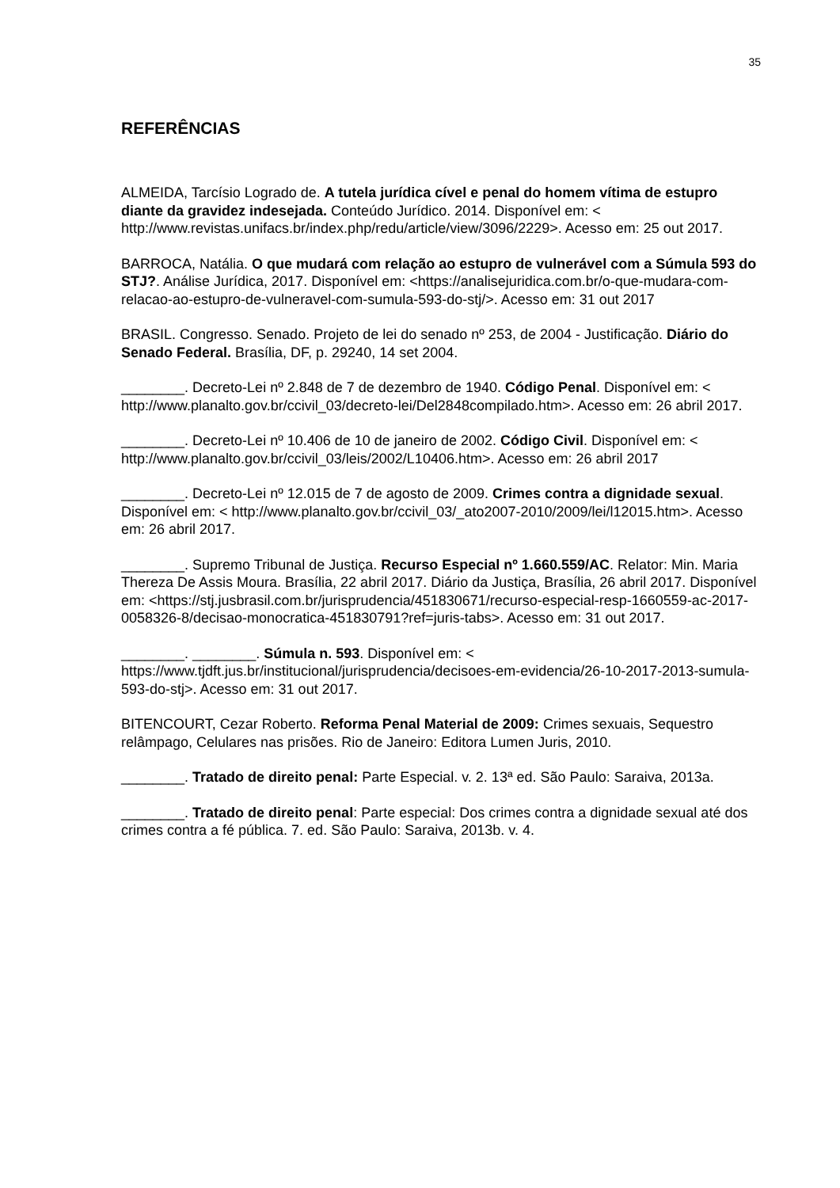35
REFERÊNCIAS
ALMEIDA, Tarcísio Logrado de. A tutela jurídica cível e penal do homem vítima de estupro diante da gravidez indesejada. Conteúdo Jurídico. 2014. Disponível em: < http://www.revistas.unifacs.br/index.php/redu/article/view/3096/2229>. Acesso em: 25 out 2017.
BARROCA, Natália. O que mudará com relação ao estupro de vulnerável com a Súmula 593 do STJ?. Análise Jurídica, 2017. Disponível em: <https://analisejuridica.com.br/o-que-mudara-com-relacao-ao-estupro-de-vulneravel-com-sumula-593-do-stj/>. Acesso em: 31 out 2017
BRASIL. Congresso. Senado. Projeto de lei do senado nº 253, de 2004 - Justificação. Diário do Senado Federal. Brasília, DF, p. 29240, 14 set 2004.
________. Decreto-Lei nº 2.848 de 7 de dezembro de 1940. Código Penal. Disponível em: < http://www.planalto.gov.br/ccivil_03/decreto-lei/Del2848compilado.htm>. Acesso em: 26 abril 2017.
________. Decreto-Lei nº 10.406 de 10 de janeiro de 2002. Código Civil. Disponível em: < http://www.planalto.gov.br/ccivil_03/leis/2002/L10406.htm>. Acesso em: 26 abril 2017
________. Decreto-Lei nº 12.015 de 7 de agosto de 2009. Crimes contra a dignidade sexual. Disponível em: < http://www.planalto.gov.br/ccivil_03/_ato2007-2010/2009/lei/l12015.htm>. Acesso em: 26 abril 2017.
________. Supremo Tribunal de Justiça. Recurso Especial nº 1.660.559/AC. Relator: Min. Maria Thereza De Assis Moura. Brasília, 22 abril 2017. Diário da Justiça, Brasília, 26 abril 2017. Disponível em: <https://stj.jusbrasil.com.br/jurisprudencia/451830671/recurso-especial-resp-1660559-ac-2017-0058326-8/decisao-monocratica-451830791?ref=juris-tabs>. Acesso em: 31 out 2017.
________. ________. Súmula n. 593. Disponível em: < https://www.tjdft.jus.br/institucional/jurisprudencia/decisoes-em-evidencia/26-10-2017-2013-sumula-593-do-stj>. Acesso em: 31 out 2017.
BITENCOURT, Cezar Roberto. Reforma Penal Material de 2009: Crimes sexuais, Sequestro relâmpago, Celulares nas prisões. Rio de Janeiro: Editora Lumen Juris, 2010.
________. Tratado de direito penal: Parte Especial. v. 2. 13ª ed. São Paulo: Saraiva, 2013a.
________. Tratado de direito penal: Parte especial: Dos crimes contra a dignidade sexual até dos crimes contra a fé pública. 7. ed. São Paulo: Saraiva, 2013b. v. 4.